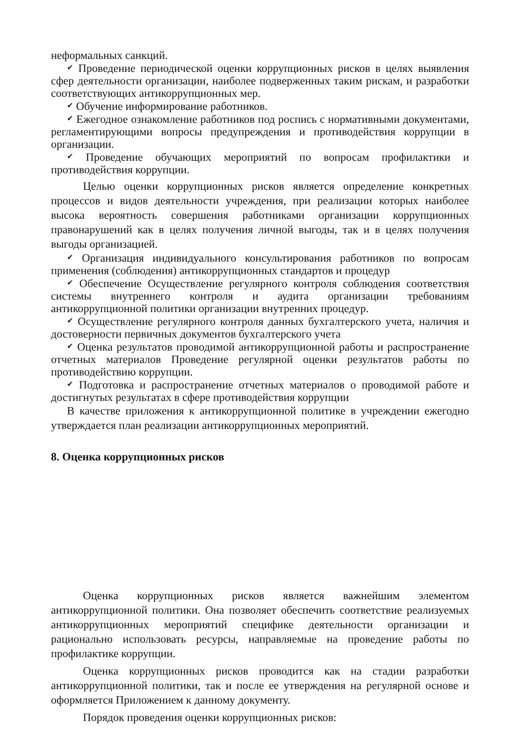неформальных санкций.
✔ Проведение периодической оценки коррупционных рисков в целях выявления сфер деятельности организации, наиболее подверженных таким рискам, и разработки соответствующих антикоррупционных мер.
✔ Обучение информирование работников.
✔ Ежегодное ознакомление работников под роспись с нормативными документами, регламентирующими вопросы предупреждения и противодействия коррупции в организации.
✔ Проведение обучающих мероприятий по вопросам профилактики и противодействия коррупции.
Целью оценки коррупционных рисков является определение конкретных процессов и видов деятельности учреждения, при реализации которых наиболее высока вероятность совершения работниками организации коррупционных правонарушений как в целях получения личной выгоды, так и в целях получения выгоды организацией.
✔ Организация индивидуального консультирования работников по вопросам применения (соблюдения) антикоррупционных стандартов и процедур
✔ Обеспечение Осуществление регулярного контроля соблюдения соответствия системы внутреннего контроля и аудита организации требованиям антикоррупционной политики организации внутренних процедур.
✔ Осуществление регулярного контроля данных бухгалтерского учета, наличия и достоверности первичных документов бухгалтерского учета
✔ Оценка результатов проводимой антикоррупционной работы и распространение отчетных материалов Проведение регулярной оценки результатов работы по противодействию коррупции.
✔ Подготовка и распространение отчетных материалов о проводимой работе и достигнутых результатах в сфере противодействия коррупции
В качестве приложения к антикоррупционной политике в учреждении ежегодно утверждается план реализации антикоррупционных мероприятий.
8. Оценка коррупционных рисков
Оценка коррупционных рисков является важнейшим элементом антикоррупционной политики. Она позволяет обеспечить соответствие реализуемых антикоррупционных мероприятий специфике деятельности организации и рационально использовать ресурсы, направляемые на проведение работы по профилактике коррупции.
Оценка коррупционных рисков проводится как на стадии разработки антикоррупционной политики, так и после ее утверждения на регулярной основе и оформляется Приложением к данному документу.
Порядок проведения оценки коррупционных рисков: